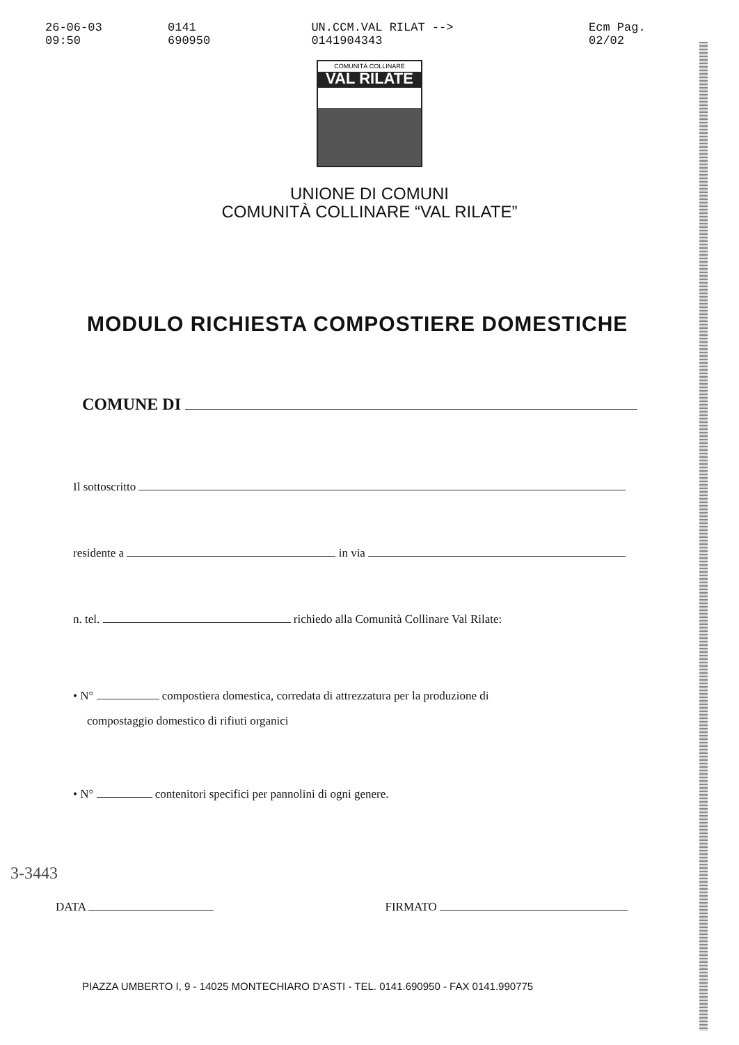26-06-03 09:50 0141 690950 UN.CCM.VAL RILAT --> 0141904343 Ecm Pag. 02/02
COMUNITÀ COLLINARE
VAL RILATE
UNIONE DI COMUNI
COMUNITÀ COLLINARE “VAL RILATE”
MODULO RICHIESTA COMPOSTIERE DOMESTICHE
COMUNE DI
Il sottoscritto
residente a in via
n. tel. richiedo alla Comunità Collinare Val Rilate:
• N° compostiera domestica, corredata di attrezzatura per la produzione di
compostaggio domestico di rifiuti organici
• N° contenitori specifici per pannolini di ogni genere.
3-3443
DATA FIRMATO
PIAZZA UMBERTO I, 9 - 14025 MONTECHIARO D'ASTI - TEL. 0141.690950 - FAX 0141.990775